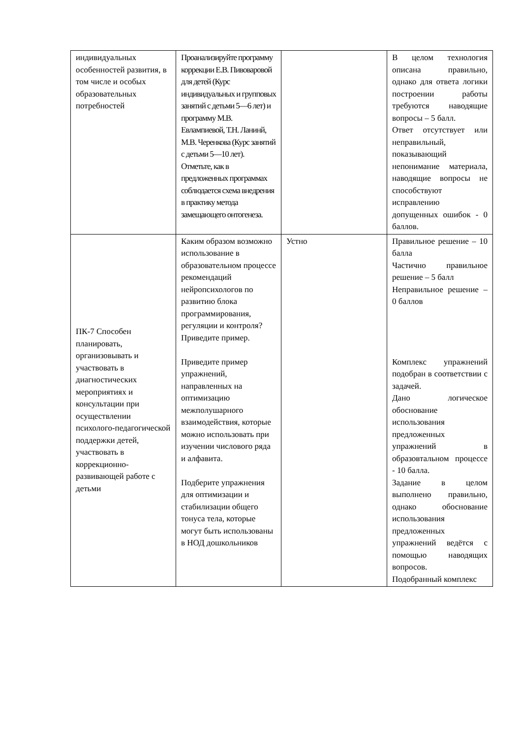| индивидуальных особенностей развития, в том числе и особых образовательных потребностей | Проанализируйте программу коррекции Е.В. Пивоваровой для детей (Курс индивидуальных и групповых занятий с детьми 5—6 лет) и программу М.В. Евлампиевой, Т.Н. Ланинй, М.В. Черенкова (Курс занятий с детьми 5—10 лет). Отметьте, как в предложенных программах соблюдается схема внедрения в практику метода замещающего онтогенеза. | | В целом технология описана правильно, однако для ответа логики построении работы требуются наводящие вопросы – 5 балл. Ответ отсутствует или неправильный, показывающий непонимание материала, наводящие вопросы не способствуют исправлению допущенных ошибок - 0 баллов. |
| ПК-7 Способен планировать, организовывать и участвовать в диагностических мероприятиях и консультации при осуществлении психолого-педагогической поддержки детей, участвовать в коррекционно-развивающей работе с детьми | Каким образом возможно использование в образовательном процессе рекомендаций нейропсихологов по развитию блока программирования, регуляции и контроля? Приведите пример. Приведите пример упражнений, направленных на оптимизацию межполушарного взаимодействия, которые можно использовать при изучении числового ряда и алфавита. Подберите упражнения для оптимизации и стабилизации общего тонуса тела, которые могут быть использованы в НОД дошкольников | Устно | Правильное решение – 10 балла Частично правильное решение – 5 балл Неправильное решение – 0 баллов Комплекс упражнений подобран в соответствии с задачей. Дано логическое обоснование использования предложенных упражнений в образовтальном процессе - 10 балла. Задание в целом выполнено правильно, однако обоснование использования предложенных упражнений ведётся с помощью наводящих вопросов. Подобранный комплекс |